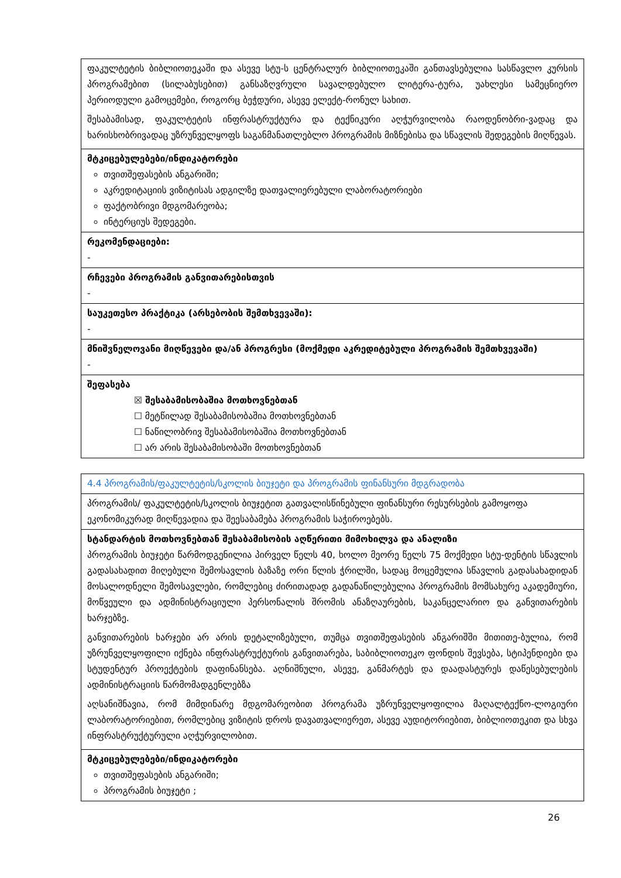| ფაკულტეტის ბიბლიოთეკაში და ასევე სტუ-ს ცენტრალურ ბიბლიოთეკაში განთავსებულია სასწავლო კურსის პროგრამებით (სილაბუსებით) განსაზღვრული სავალდებულო ლიტერა-ტურა, უახლესი სამეცნიერო პერიოდული გამოცემები, როგორც ბეჭდური, ასევე ელექტ-რონულ სახით. შესაბამისად, ფაკულტეტის ინფრასტრუქტურა და ტექნიკური აღჭურვილობა რაოდენობრი-ვადაც და ხარისხობრივადაც უზრუნველყოფს საგანმანათლებლო პროგრამის მიზნებისა და სწავლის შედეგების მიღწევას. |
| მტკიცებულებები/ინდიკატორები თვითშეფასების ანგარიში; აკრედიტაციის ვიზიტისას ადგილზე დათვალიერებული ლაბორატორიები ფაქტობრივი მდგომარეობა; ინტერციუს შედეგები. |
| რეკომენდაციები: - |
| რჩევები პროგრამის განვითარებისთვის - |
| საუკეთესო პრაქტიკა (არსებობის შემთხვევაში): - |
| მნიშვნელოვანი მიღწევები და/ან პროგრესი (მოქმედი აკრედიტებული პროგრამის შემთხვევაში) - |
| შეფასება ☒ შესაბამისობაშია მოთხოვნებთან ☐ მეტწილად შესაბამისობაშია მოთხოვნებთან ☐ ნაწილობრივ შესაბამისობაშია მოთხოვნებთან ☐ არ არის შესაბამისობაში მოთხოვნებთან |
| 4.4 პროგრამის/ფაკულტეტის/სკოლის ბიუჯეტი და პროგრამის ფინანსური მდგრადობა |
| პროგრამის/ ფაკულტეტის/სკოლის ბიუჯეტით გათვალისწინებული ფინანსური რესურსების გამოყოფა ეკონომიკურად მიღწევადია და შეესაბამება პროგრამის საჭიროებებს. |
| სტანდარტის მოთხოვნებთან შესაბამისობის აღწერითი მიმოხილვა და ანალიზი პროგრამის ბიუჯეტი წარმოდგენილია პირველ წელს 40, ხოლო მეორე წელს 75 მოქმედი სტუ-დენტის სწავლის გადასახადით მიღებული შემოსავლის ბაზაზე ორი წლის ჭრილში, სადაც მოცემულია სწავლის გადასახადიდან მოსალოდნელი შემოსავლები, რომლებიც ძირითადად გადანაწილებულია პროგრამის მომსახურე აკადემიური, მოწვეული და ადმინისტრაციული პერსონალის შრომის ანაზღაურების, საკანცელარიო და განვითარების ხარჯებზე. განვითარების ხარჯები არ არის დეტალიზებული, თუმცა თვითშეფასების ანგარიშში მითითე-ბულია, რომ უზრუნველყოფილი იქნება ინფრასტრუქტურის განვითარება, საბიბლიოთეკო ფონდის შევსება, სტიპენდიები და სტუდენტურ პროექტების დაფინანსება. აღნიშნული, ასევე, განმარტეს და დაადასტურეს დაწესებულების ადმინისტრაციის წარმომადგენლებზა აღსანიშნავია, რომ მიმდინარე მდგომარეობით პროგრამა უზრუნველყოფილია მაღალტექნო-ლოგიური ლაბორატორიებით, რომლებიც ვიზიტის დროს დავათვალიერეთ, ასევე აუდიტორიებით, ბიბლიოთეკით და სხვა ინფრასტრუქტურული აღჭურვილობით. |
| მტკიცებულებები/ინდიკატორები თვითშეფასების ანგარიში; პროგრამის ბიუჯეტი ; |
26